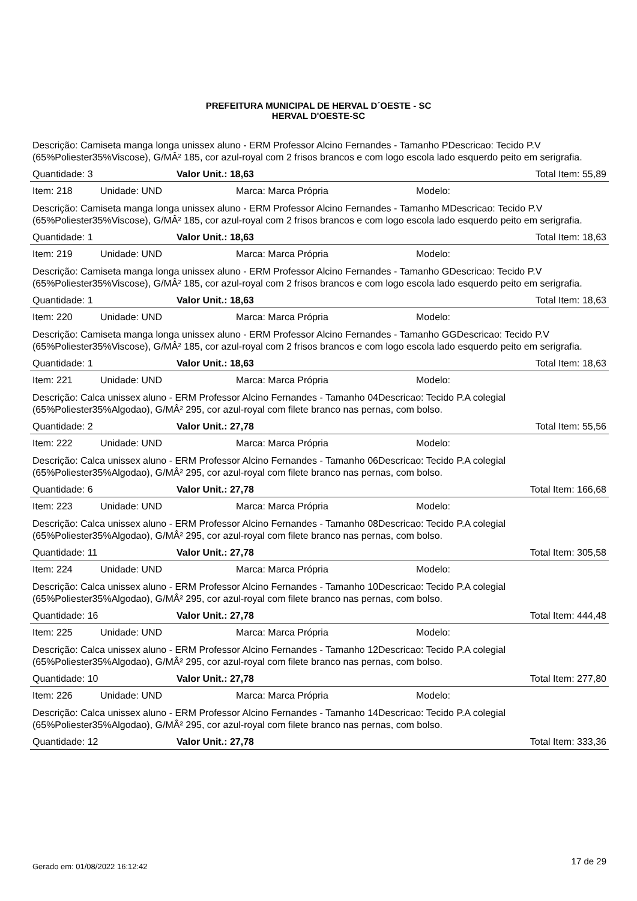PREFEITURA MUNICIPAL DE HERVAL D´OESTE - SC
HERVAL D'OESTE-SC
Descrição: Camiseta manga longa unissex aluno - ERM Professor Alcino Fernandes - Tamanho PDescricao: Tecido P.V (65%Poliester35%Viscose), G/MÂ² 185, cor azul-royal com 2 frisos brancos e com logo escola lado esquerdo peito em serigrafia.
Quantidade: 3 Valor Unit.: 18,63 Total Item: 55,89
Item: 218 Unidade: UND Marca: Marca Própria Modelo:
Descrição: Camiseta manga longa unissex aluno - ERM Professor Alcino Fernandes - Tamanho MDescricao: Tecido P.V (65%Poliester35%Viscose), G/MÂ² 185, cor azul-royal com 2 frisos brancos e com logo escola lado esquerdo peito em serigrafia.
Quantidade: 1 Valor Unit.: 18,63 Total Item: 18,63
Item: 219 Unidade: UND Marca: Marca Própria Modelo:
Descrição: Camiseta manga longa unissex aluno - ERM Professor Alcino Fernandes - Tamanho GDescricao: Tecido P.V (65%Poliester35%Viscose), G/MÂ² 185, cor azul-royal com 2 frisos brancos e com logo escola lado esquerdo peito em serigrafia.
Quantidade: 1 Valor Unit.: 18,63 Total Item: 18,63
Item: 220 Unidade: UND Marca: Marca Própria Modelo:
Descrição: Camiseta manga longa unissex aluno - ERM Professor Alcino Fernandes - Tamanho GGDescricao: Tecido P.V (65%Poliester35%Viscose), G/MÂ² 185, cor azul-royal com 2 frisos brancos e com logo escola lado esquerdo peito em serigrafia.
Quantidade: 1 Valor Unit.: 18,63 Total Item: 18,63
Item: 221 Unidade: UND Marca: Marca Própria Modelo:
Descrição: Calca unissex aluno - ERM Professor Alcino Fernandes - Tamanho 04Descricao: Tecido P.A colegial (65%Poliester35%Algodao), G/MÂ² 295, cor azul-royal com filete branco nas pernas, com bolso.
Quantidade: 2 Valor Unit.: 27,78 Total Item: 55,56
Item: 222 Unidade: UND Marca: Marca Própria Modelo:
Descrição: Calca unissex aluno - ERM Professor Alcino Fernandes - Tamanho 06Descricao: Tecido P.A colegial (65%Poliester35%Algodao), G/MÂ² 295, cor azul-royal com filete branco nas pernas, com bolso.
Quantidade: 6 Valor Unit.: 27,78 Total Item: 166,68
Item: 223 Unidade: UND Marca: Marca Própria Modelo:
Descrição: Calca unissex aluno - ERM Professor Alcino Fernandes - Tamanho 08Descricao: Tecido P.A colegial (65%Poliester35%Algodao), G/MÂ² 295, cor azul-royal com filete branco nas pernas, com bolso.
Quantidade: 11 Valor Unit.: 27,78 Total Item: 305,58
Item: 224 Unidade: UND Marca: Marca Própria Modelo:
Descrição: Calca unissex aluno - ERM Professor Alcino Fernandes - Tamanho 10Descricao: Tecido P.A colegial (65%Poliester35%Algodao), G/MÂ² 295, cor azul-royal com filete branco nas pernas, com bolso.
Quantidade: 16 Valor Unit.: 27,78 Total Item: 444,48
Item: 225 Unidade: UND Marca: Marca Própria Modelo:
Descrição: Calca unissex aluno - ERM Professor Alcino Fernandes - Tamanho 12Descricao: Tecido P.A colegial (65%Poliester35%Algodao), G/MÂ² 295, cor azul-royal com filete branco nas pernas, com bolso.
Quantidade: 10 Valor Unit.: 27,78 Total Item: 277,80
Item: 226 Unidade: UND Marca: Marca Própria Modelo:
Descrição: Calca unissex aluno - ERM Professor Alcino Fernandes - Tamanho 14Descricao: Tecido P.A colegial (65%Poliester35%Algodao), G/MÂ² 295, cor azul-royal com filete branco nas pernas, com bolso.
Quantidade: 12 Valor Unit.: 27,78 Total Item: 333,36
Gerado em: 01/08/2022 16:12:42 17 de 29